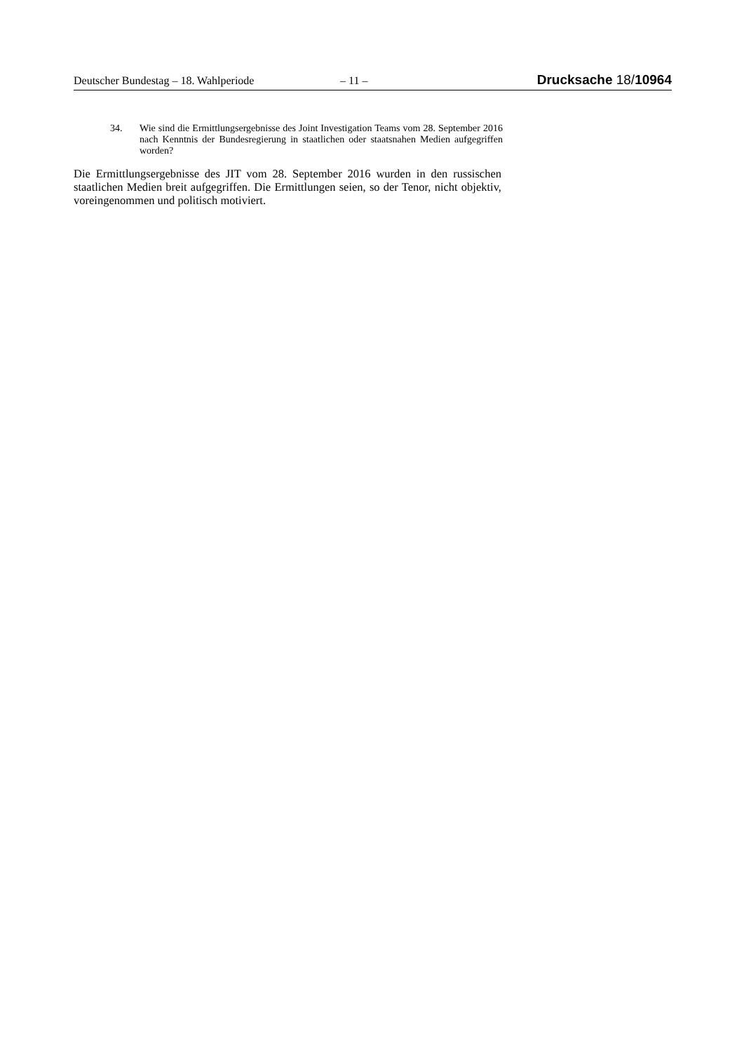Deutscher Bundestag – 18. Wahlperiode – 11 – Drucksache 18/10964
34. Wie sind die Ermittlungsergebnisse des Joint Investigation Teams vom 28. September 2016 nach Kenntnis der Bundesregierung in staatlichen oder staatsnahen Medien aufgegriffen worden?
Die Ermittlungsergebnisse des JIT vom 28. September 2016 wurden in den russischen staatlichen Medien breit aufgegriffen. Die Ermittlungen seien, so der Tenor, nicht objektiv, voreingenommen und politisch motiviert.